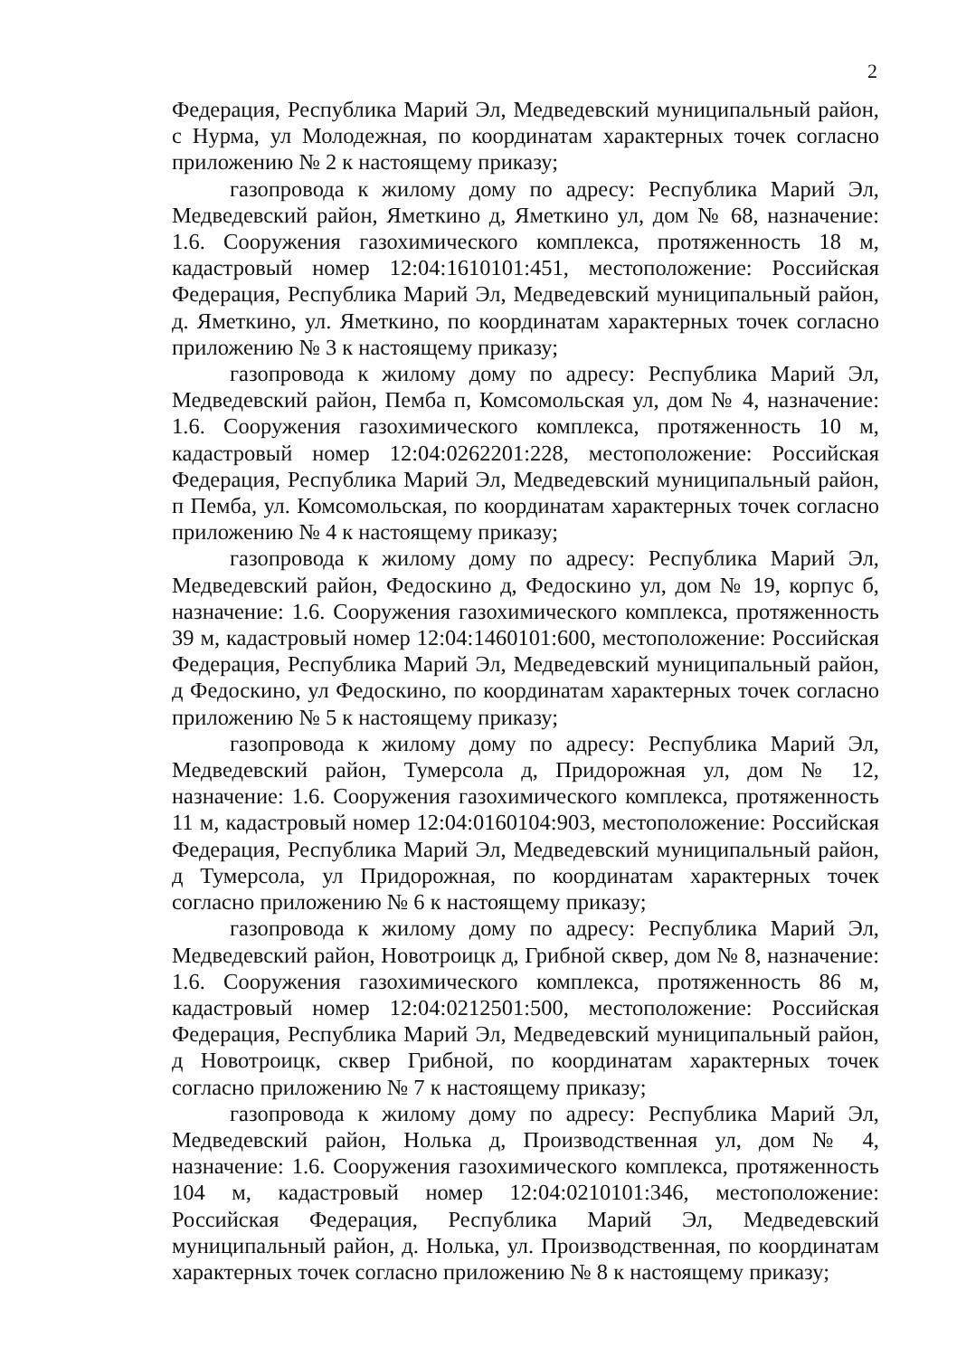2
Федерация, Республика Марий Эл, Медведевский муниципальный район, с Нурма, ул Молодежная, по координатам характерных точек согласно приложению № 2 к настоящему приказу;
газопровода к жилому дому по адресу: Республика Марий Эл, Медведевский район, Яметкино д, Яметкино ул, дом № 68, назначение: 1.6. Сооружения газохимического комплекса, протяженность 18 м, кадастровый номер 12:04:1610101:451, местоположение: Российская Федерация, Республика Марий Эл, Медведевский муниципальный район, д. Яметкино, ул. Яметкино, по координатам характерных точек согласно приложению № 3 к настоящему приказу;
газопровода к жилому дому по адресу: Республика Марий Эл, Медведевский район, Пемба п, Комсомольская ул, дом № 4, назначение: 1.6. Сооружения газохимического комплекса, протяженность 10 м, кадастровый номер 12:04:0262201:228, местоположение: Российская Федерация, Республика Марий Эл, Медведевский муниципальный район, п Пемба, ул. Комсомольская, по координатам характерных точек согласно приложению № 4 к настоящему приказу;
газопровода к жилому дому по адресу: Республика Марий Эл, Медведевский район, Федоскино д, Федоскино ул, дом № 19, корпус б, назначение: 1.6. Сооружения газохимического комплекса, протяженность 39 м, кадастровый номер 12:04:1460101:600, местоположение: Российская Федерация, Республика Марий Эл, Медведевский муниципальный район, д Федоскино, ул Федоскино, по координатам характерных точек согласно приложению № 5 к настоящему приказу;
газопровода к жилому дому по адресу: Республика Марий Эл, Медведевский район, Тумерсола д, Придорожная ул, дом № 12, назначение: 1.6. Сооружения газохимического комплекса, протяженность 11 м, кадастровый номер 12:04:0160104:903, местоположение: Российская Федерация, Республика Марий Эл, Медведевский муниципальный район, д Тумерсола, ул Придорожная, по координатам характерных точек согласно приложению № 6 к настоящему приказу;
газопровода к жилому дому по адресу: Республика Марий Эл, Медведевский район, Новотроицк д, Грибной сквер, дом № 8, назначение: 1.6. Сооружения газохимического комплекса, протяженность 86 м, кадастровый номер 12:04:0212501:500, местоположение: Российская Федерация, Республика Марий Эл, Медведевский муниципальный район, д Новотроицк, сквер Грибной, по координатам характерных точек согласно приложению № 7 к настоящему приказу;
газопровода к жилому дому по адресу: Республика Марий Эл, Медведевский район, Нолька д, Производственная ул, дом № 4, назначение: 1.6. Сооружения газохимического комплекса, протяженность 104 м, кадастровый номер 12:04:0210101:346, местоположение: Российская Федерация, Республика Марий Эл, Медведевский муниципальный район, д. Нолька, ул. Производственная, по координатам характерных точек согласно приложению № 8 к настоящему приказу;